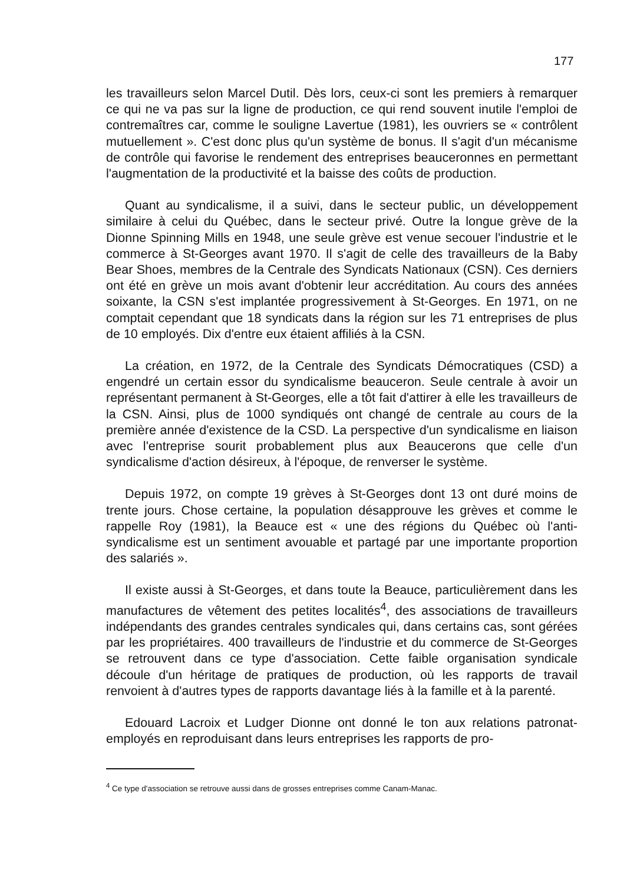177
les travailleurs selon Marcel Dutil. Dès lors, ceux-ci sont les premiers à remarquer ce qui ne va pas sur la ligne de production, ce qui rend souvent inutile l'emploi de contremaîtres car, comme le souligne Lavertue (1981), les ouvriers se « contrôlent mutuellement ». C'est donc plus qu'un système de bonus. Il s'agit d'un mécanisme de contrôle qui favorise le rendement des entreprises beauceronnes en permettant l'augmentation de la productivité et la baisse des coûts de production.
Quant au syndicalisme, il a suivi, dans le secteur public, un développement similaire à celui du Québec, dans le secteur privé. Outre la longue grève de la Dionne Spinning Mills en 1948, une seule grève est venue secouer l'industrie et le commerce à St-Georges avant 1970. Il s'agit de celle des travailleurs de la Baby Bear Shoes, membres de la Centrale des Syndicats Nationaux (CSN). Ces derniers ont été en grève un mois avant d'obtenir leur accréditation. Au cours des années soixante, la CSN s'est implantée progressivement à St-Georges. En 1971, on ne comptait cependant que 18 syndicats dans la région sur les 71 entreprises de plus de 10 employés. Dix d'entre eux étaient affiliés à la CSN.
La création, en 1972, de la Centrale des Syndicats Démocratiques (CSD) a engendré un certain essor du syndicalisme beauceron. Seule centrale à avoir un représentant permanent à St-Georges, elle a tôt fait d'attirer à elle les travailleurs de la CSN. Ainsi, plus de 1000 syndiqués ont changé de centrale au cours de la première année d'existence de la CSD. La perspective d'un syndicalisme en liaison avec l'entreprise sourit probablement plus aux Beaucerons que celle d'un syndicalisme d'action désireux, à l'époque, de renverser le système.
Depuis 1972, on compte 19 grèves à St-Georges dont 13 ont duré moins de trente jours. Chose certaine, la population désapprouve les grèves et comme le rappelle Roy (1981), la Beauce est « une des régions du Québec où l'anti-syndicalisme est un sentiment avouable et partagé par une importante proportion des salariés ».
Il existe aussi à St-Georges, et dans toute la Beauce, particulièrement dans les manufactures de vêtement des petites localités<sup>4</sup>, des associations de travailleurs indépendants des grandes centrales syndicales qui, dans certains cas, sont gérées par les propriétaires. 400 travailleurs de l'industrie et du commerce de St-Georges se retrouvent dans ce type d'association. Cette faible organisation syndicale découle d'un héritage de pratiques de production, où les rapports de travail renvoient à d'autres types de rapports davantage liés à la famille et à la parenté.
Edouard Lacroix et Ludger Dionne ont donné le ton aux relations patronat-employés en reproduisant dans leurs entreprises les rapports de pro-
<sup>4</sup> Ce type d'association se retrouve aussi dans de grosses entreprises comme Canam-Manac.